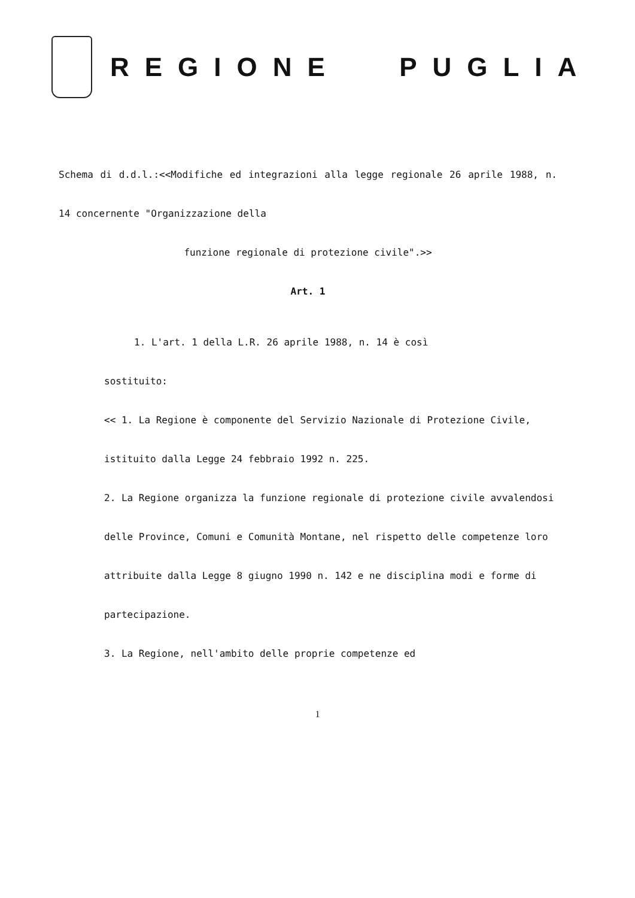REGIONE PUGLIA
Schema di d.d.l.:<<Modifiche ed integrazioni alla legge regionale 26 aprile 1988, n. 14 concernente "Organizzazione della
funzione regionale di protezione civile".>>
Art. 1
1. L'art. 1 della L.R. 26 aprile 1988, n. 14 è così
sostituito:
<< 1. La Regione è componente del Servizio Nazionale di Protezione Civile, istituito dalla Legge 24 febbraio 1992 n. 225.
2. La Regione organizza la funzione regionale di protezione civile avvalendosi delle Province, Comuni e Comunità Montane, nel rispetto delle competenze loro attribuite dalla Legge 8 giugno 1990 n. 142 e ne disciplina modi e forme di partecipazione.
3. La Regione, nell'ambito delle proprie competenze ed
1